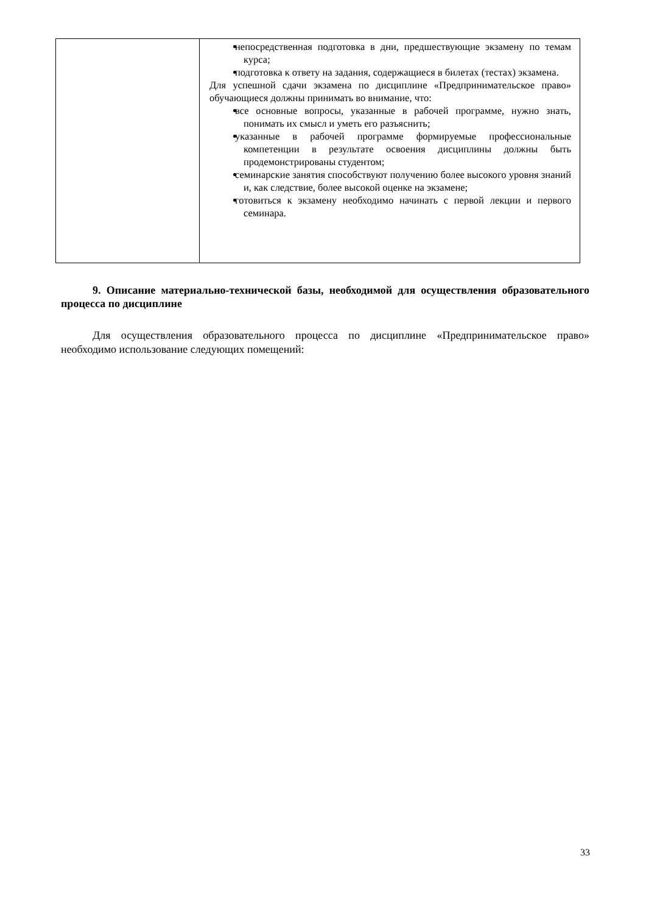| | непосредственная подготовка в дни, предшествующие экзамену по темам курса; подготовка к ответу на задания, содержащиеся в билетах (тестах) экзамена. Для успешной сдачи экзамена по дисциплине «Предпринимательское право» обучающиеся должны принимать во внимание, что: все основные вопросы, указанные в рабочей программе, нужно знать, понимать их смысл и уметь его разъяснить; указанные в рабочей программе формируемые профессиональные компетенции в результате освоения дисциплины должны быть продемонстрированы студентом; семинарские занятия способствуют получению более высокого уровня знаний и, как следствие, более высокой оценке на экзамене; готовиться к экзамену необходимо начинать с первой лекции и первого семинара. |
9. Описание материально-технической базы, необходимой для осуществления образовательного процесса по дисциплине
Для осуществления образовательного процесса по дисциплине «Предпринимательское право» необходимо использование следующих помещений:
33